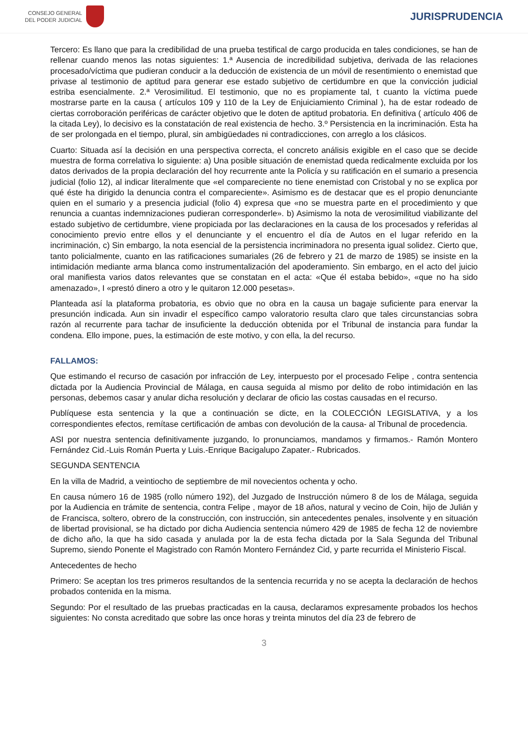CONSEJO GENERAL
DEL PODER JUDICIAL
JURISPRUDENCIA
Tercero: Es llano que para la credibilidad de una prueba testifical de cargo producida en tales condiciones, se han de rellenar cuando menos las notas siguientes: 1.ª Ausencia de incredibilidad subjetiva, derivada de las relaciones procesado/víctima que pudieran conducir a la deducción de existencia de un móvil de resentimiento o enemistad que privase al testimonio de aptitud para generar ese estado subjetivo de certidumbre en que la convicción judicial estriba esencialmente. 2.ª Verosimilitud. El testimonio, que no es propiamente tal, t cuanto la víctima puede mostrarse parte en la causa ( artículos 109 y 110 de la Ley de Enjuiciamiento Criminal ), ha de estar rodeado de ciertas corroboración periféricas de carácter objetivo que le doten de aptitud probatoria. En definitiva ( artículo 406 de la citada Ley), lo decisivo es la constatación de real existencia de hecho. 3.º Persistencia en la incriminación. Esta ha de ser prolongada en el tiempo, plural, sin ambigüedades ni contradicciones, con arreglo a los clásicos.
Cuarto: Situada así la decisión en una perspectiva correcta, el concreto análisis exigible en el caso que se decide muestra de forma correlativa lo siguiente: a) Una posible situación de enemistad queda redicalmente excluida por los datos derivados de la propia declaración del hoy recurrente ante la Policía y su ratificación en el sumario a presencia judicial (folio 12), al indicar literalmente que «el compareciente no tiene enemistad con Cristobal y no se explica por qué éste ha dirigido la denuncia contra el compareciente». Asimismo es de destacar que es el propio denunciante quien en el sumario y a presencia judicial (folio 4) expresa que «no se muestra parte en el procedimiento y que renuncia a cuantas indemnizaciones pudieran corresponderle». b) Asimismo la nota de verosimilitud viabilizante del estado subjetivo de certidumbre, viene propiciada por las declaraciones en la causa de los procesados y referidas al conocimiento previo entre ellos y el denunciante y el encuentro el día de Autos en el lugar referido en la incriminación, c) Sin embargo, la nota esencial de la persistencia incriminadora no presenta igual solidez. Cierto que, tanto policialmente, cuanto en las ratificaciones sumariales (26 de febrero y 21 de marzo de 1985) se insiste en la intimidación mediante arma blanca como instrumentalización del apoderamiento. Sin embargo, en el acto del juicio oral manifiesta varios datos relevantes que se constatan en el acta: «Que él estaba bebido», «que no ha sido amenazado», I «prestó dinero a otro y le quitaron 12.000 pesetas».
Planteada así la plataforma probatoria, es obvio que no obra en la causa un bagaje suficiente para enervar la presunción indicada. Aun sin invadir el específico campo valoratorio resulta claro que tales circunstancias sobra razón al recurrente para tachar de insuficiente la deducción obtenida por el Tribunal de instancia para fundar la condena. Ello impone, pues, la estimación de este motivo, y con ella, la del recurso.
FALLAMOS:
Que estimando el recurso de casación por infracción de Ley, interpuesto por el procesado Felipe , contra sentencia dictada por la Audiencia Provincial de Málaga, en causa seguida al mismo por delito de robo intimidación en las personas, debemos casar y anular dicha resolución y declarar de oficio las costas causadas en el recurso.
Publíquese esta sentencia y la que a continuación se dicte, en la COLECCIÓN LEGISLATIVA, y a los correspondientes efectos, remítase certificación de ambas con devolución de la causa- al Tribunal de procedencia.
ASI por nuestra sentencia definitivamente juzgando, lo pronunciamos, mandamos y firmamos.- Ramón Montero Fernández Cid.-Luis Román Puerta y Luis.-Enrique Bacigalupo Zapater.- Rubricados.
SEGUNDA SENTENCIA
En la villa de Madrid, a veintiocho de septiembre de mil novecientos ochenta y ocho.
En causa número 16 de 1985 (rollo número 192), del Juzgado de Instrucción número 8 de los de Málaga, seguida por la Audiencia en trámite de sentencia, contra Felipe , mayor de 18 años, natural y vecino de Coin, hijo de Julián y de Francisca, soltero, obrero de la construcción, con instrucción, sin antecedentes penales, insolvente y en situación de libertad provisional, se ha dictado por dicha Audiencia sentencia número 429 de 1985 de fecha 12 de noviembre de dicho año, la que ha sido casada y anulada por la de esta fecha dictada por la Sala Segunda del Tribunal Supremo, siendo Ponente el Magistrado con Ramón Montero Fernández Cid, y parte recurrida el Ministerio Fiscal.
Antecedentes de hecho
Primero: Se aceptan los tres primeros resultandos de la sentencia recurrida y no se acepta la declaración de hechos probados contenida en la misma.
Segundo: Por el resultado de las pruebas practicadas en la causa, declaramos expresamente probados los hechos siguientes: No consta acreditado que sobre las once horas y treinta minutos del día 23 de febrero de
3